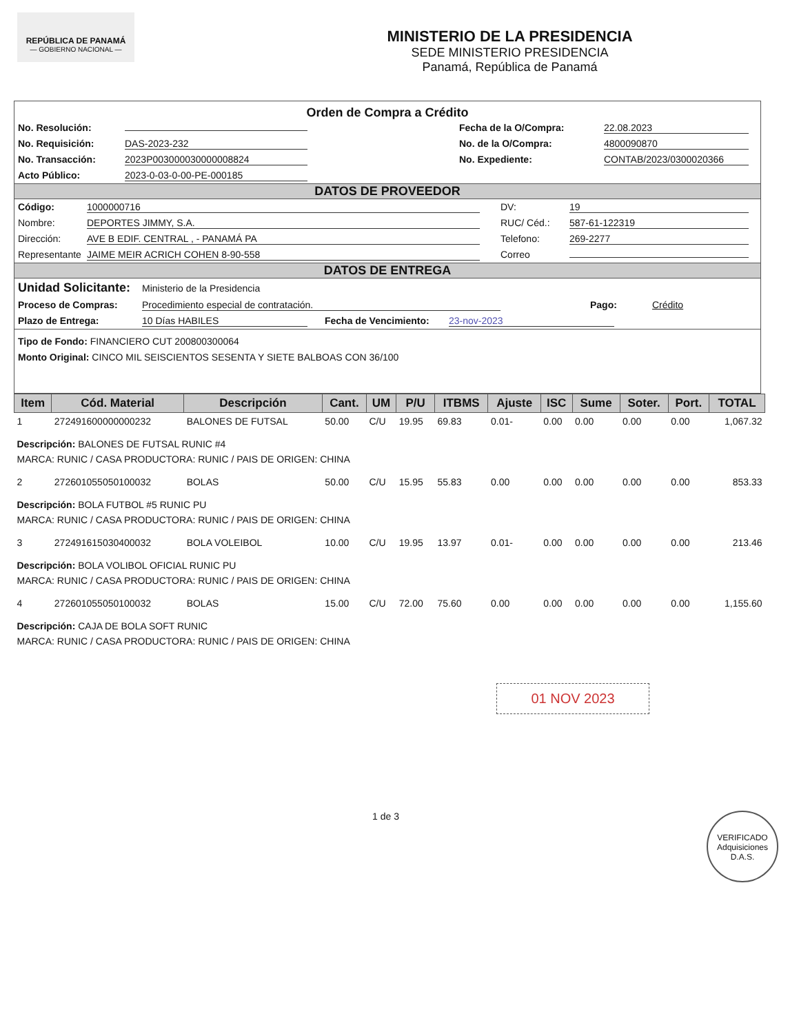REPÚBLICA DE PANAMÁ
— GOBIERNO NACIONAL —
MINISTERIO DE LA PRESIDENCIA
SEDE MINISTERIO PRESIDENCIA
Panamá, República de Panamá
Orden de Compra a Crédito
No. Resolución: Fecha de la O/Compra: 22.08.2023
No. Requisición: DAS-2023-232 No. de la O/Compra: 4800090870
No. Transacción: 2023P003000030000008824 No. Expediente: CONTAB/2023/0300020366
Acto Público: 2023-0-03-0-00-PE-000185
DATOS DE PROVEEDOR
Código: 1000000716 DV: 19
Nombre: DEPORTES JIMMY, S.A. RUC/ Céd.: 587-61-122319
Dirección: AVE B EDIF. CENTRAL , - PANAMÁ PA Telefono: 269-2277
Representante JAIME MEIR ACRICH COHEN 8-90-558 Correo
DATOS DE ENTREGA
Unidad Solicitante: Ministerio de la Presidencia
Proceso de Compras: Procedimiento especial de contratación. Pago: Crédito
Plazo de Entrega: 10 Días HABILES Fecha de Vencimiento: 23-nov-2023
Tipo de Fondo: FINANCIERO CUT 200800300064
Monto Original: CINCO MIL SEISCIENTOS SESENTA Y SIETE BALBOAS CON 36/100
| Item | Cód. Material | Descripción | Cant. | UM | P/U | ITBMS | Ajuste | ISC | Sume | Soter. | Port. | TOTAL |
| --- | --- | --- | --- | --- | --- | --- | --- | --- | --- | --- | --- | --- |
| 1 | 272491600000000232 | BALONES DE FUTSAL | 50.00 | C/U | 19.95 | 69.83 | 0.01- | 0.00 | 0.00 | 0.00 | 0.00 | 1,067.32 |
| Descripción: BALONES DE FUTSAL RUNIC #4 MARCA: RUNIC / CASA PRODUCTORA: RUNIC / PAIS DE ORIGEN: CHINA | | | | | | | | | | | | |
| 2 | 272601055050100032 | BOLAS | 50.00 | C/U | 15.95 | 55.83 | 0.00 | 0.00 | 0.00 | 0.00 | 0.00 | 853.33 |
| Descripción: BOLA FUTBOL #5 RUNIC PU MARCA: RUNIC / CASA PRODUCTORA: RUNIC / PAIS DE ORIGEN: CHINA | | | | | | | | | | | | |
| 3 | 272491615030400032 | BOLA VOLEIBOL | 10.00 | C/U | 19.95 | 13.97 | 0.01- | 0.00 | 0.00 | 0.00 | 0.00 | 213.46 |
| Descripción: BOLA VOLIBOL OFICIAL RUNIC PU MARCA: RUNIC / CASA PRODUCTORA: RUNIC / PAIS DE ORIGEN: CHINA | | | | | | | | | | | | |
| 4 | 272601055050100032 | BOLAS | 15.00 | C/U | 72.00 | 75.60 | 0.00 | 0.00 | 0.00 | 0.00 | 0.00 | 1,155.60 |
| Descripción: CAJA DE BOLA SOFT RUNIC MARCA: RUNIC / CASA PRODUCTORA: RUNIC / PAIS DE ORIGEN: CHINA | | | | | | | | | | | | |
01 NOV 2023
1 de 3 VERIFICADO
Adquisiciones
D.A.S.